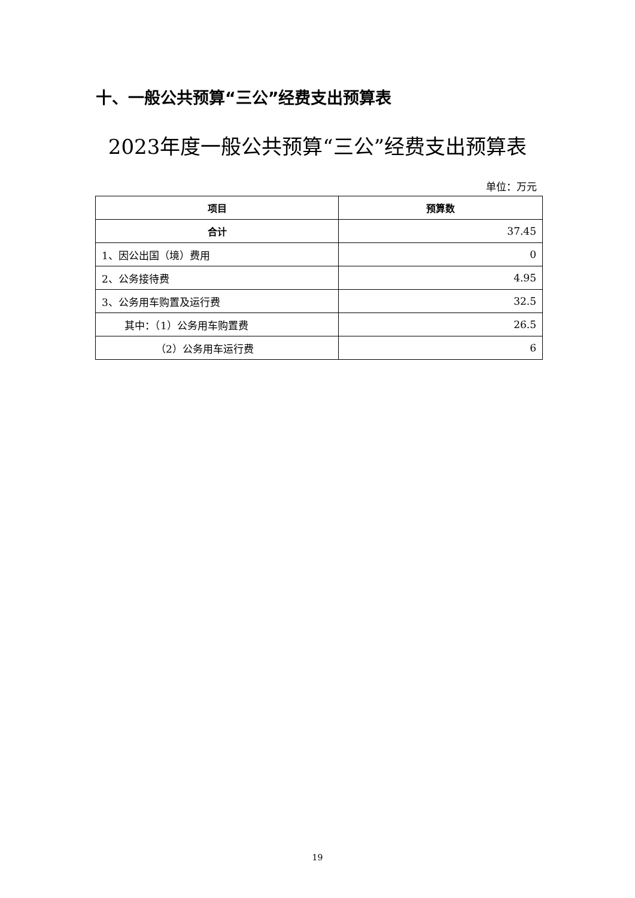十、一般公共预算“三公”经费支出预算表
2023年度一般公共预算“三公”经费支出预算表
单位：万元
| 项目 | 预算数 |
| --- | --- |
| 合计 | 37.45 |
| 1、因公出国（境）费用 | 0 |
| 2、公务接待费 | 4.95 |
| 3、公务用车购置及运行费 | 32.5 |
| 其中：（1）公务用车购置费 | 26.5 |
| （2）公务用车运行费 | 6 |
19